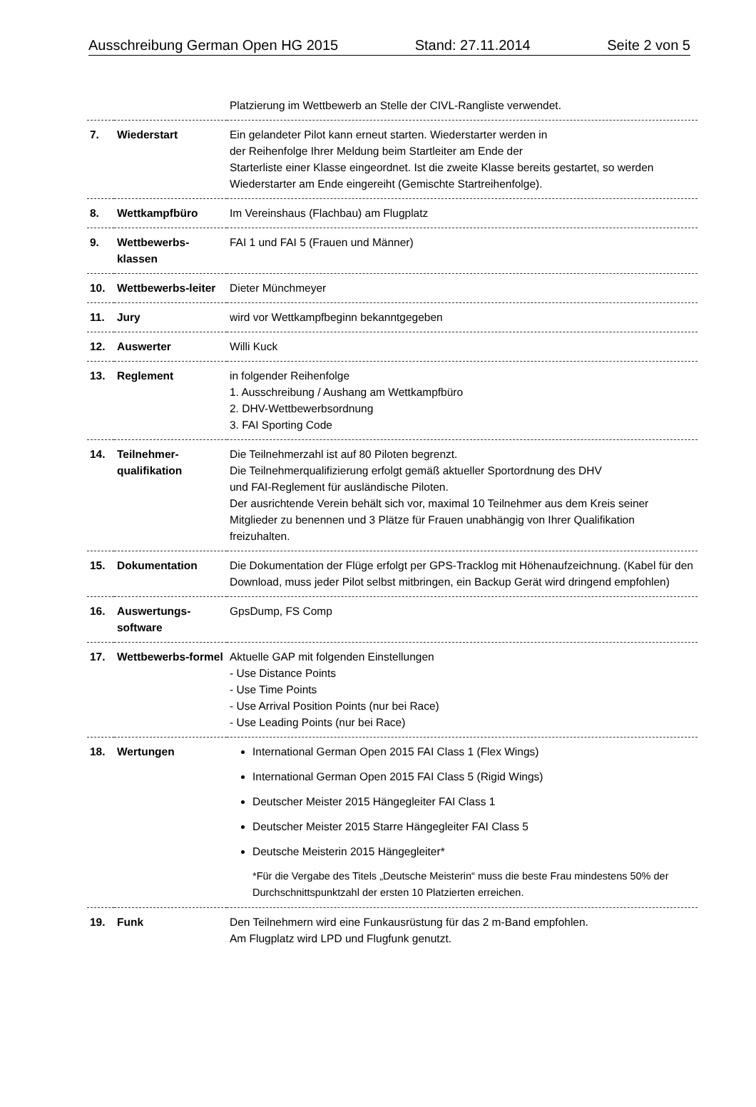Ausschreibung German Open HG 2015 Stand: 27.11.2014 Seite 2 von 5
| | | Platzierung im Wettbewerb an Stelle der CIVL-Rangliste verwendet. |
| 7. | Wiederstart | Ein gelandeter Pilot kann erneut starten. Wiederstarter werden in der Reihenfolge Ihrer Meldung beim Startleiter am Ende der Starterliste einer Klasse eingeordnet. Ist die zweite Klasse bereits gestartet, so werden Wiederstarter am Ende eingereiht (Gemischte Startreihenfolge). |
| 8. | Wettkampfbüro | Im Vereinshaus (Flachbau) am Flugplatz |
| 9. | Wettbewerbs-klassen | FAI 1 und FAI 5 (Frauen und Männer) |
| 10. | Wettbewerbs-leiter | Dieter Münchmeyer |
| 11. | Jury | wird vor Wettkampfbeginn bekanntgegeben |
| 12. | Auswerter | Willi Kuck |
| 13. | Reglement | in folgender Reihenfolge 1. Ausschreibung / Aushang am Wettkampfbüro 2. DHV-Wettbewerbsordnung 3. FAI Sporting Code |
| 14. | Teilnehmer-qualifikation | Die Teilnehmerzahl ist auf 80 Piloten begrenzt. Die Teilnehmerqualifizierung erfolgt gemäß aktueller Sportordnung des DHV und FAI-Reglement für ausländische Piloten. Der ausrichtende Verein behält sich vor, maximal 10 Teilnehmer aus dem Kreis seiner Mitglieder zu benennen und 3 Plätze für Frauen unabhängig von Ihrer Qualifikation freizuhalten. |
| 15. | Dokumentation | Die Dokumentation der Flüge erfolgt per GPS-Tracklog mit Höhenaufzeichnung. (Kabel für den Download, muss jeder Pilot selbst mitbringen, ein Backup Gerät wird dringend empfohlen) |
| 16. | Auswertungs-software | GpsDump, FS Comp |
| 17. | Wettbewerbs-formel | Aktuelle GAP mit folgenden Einstellungen - Use Distance Points - Use Time Points - Use Arrival Position Points (nur bei Race) - Use Leading Points (nur bei Race) |
| 18. | Wertungen | International German Open 2015 FAI Class 1 (Flex Wings) International German Open 2015 FAI Class 5 (Rigid Wings) Deutscher Meister 2015 Hängegleiter FAI Class 1 Deutscher Meister 2015 Starre Hängegleiter FAI Class 5 Deutsche Meisterin 2015 Hängegleiter* *Für die Vergabe des Titels „Deutsche Meisterin“ muss die beste Frau mindestens 50% der Durchschnittspunktzahl der ersten 10 Platzierten erreichen. |
| 19. | Funk | Den Teilnehmern wird eine Funkausrüstung für das 2 m-Band empfohlen. Am Flugplatz wird LPD und Flugfunk genutzt. |